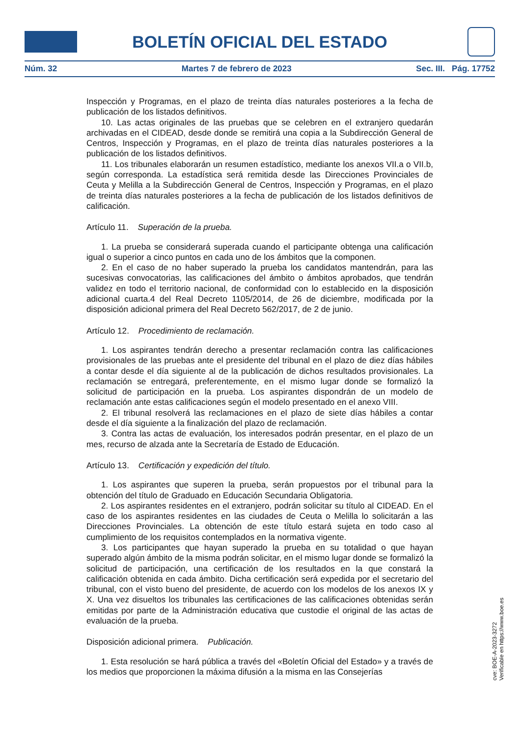BOLETÍN OFICIAL DEL ESTADO
Núm. 32 Martes 7 de febrero de 2023 Sec. III. Pág. 17752
Inspección y Programas, en el plazo de treinta días naturales posteriores a la fecha de publicación de los listados definitivos.
10. Las actas originales de las pruebas que se celebren en el extranjero quedarán archivadas en el CIDEAD, desde donde se remitirá una copia a la Subdirección General de Centros, Inspección y Programas, en el plazo de treinta días naturales posteriores a la publicación de los listados definitivos.
11. Los tribunales elaborarán un resumen estadístico, mediante los anexos VII.a o VII.b, según corresponda. La estadística será remitida desde las Direcciones Provinciales de Ceuta y Melilla a la Subdirección General de Centros, Inspección y Programas, en el plazo de treinta días naturales posteriores a la fecha de publicación de los listados definitivos de calificación.
Artículo 11. Superación de la prueba.
1. La prueba se considerará superada cuando el participante obtenga una calificación igual o superior a cinco puntos en cada uno de los ámbitos que la componen.
2. En el caso de no haber superado la prueba los candidatos mantendrán, para las sucesivas convocatorias, las calificaciones del ámbito o ámbitos aprobados, que tendrán validez en todo el territorio nacional, de conformidad con lo establecido en la disposición adicional cuarta.4 del Real Decreto 1105/2014, de 26 de diciembre, modificada por la disposición adicional primera del Real Decreto 562/2017, de 2 de junio.
Artículo 12. Procedimiento de reclamación.
1. Los aspirantes tendrán derecho a presentar reclamación contra las calificaciones provisionales de las pruebas ante el presidente del tribunal en el plazo de diez días hábiles a contar desde el día siguiente al de la publicación de dichos resultados provisionales. La reclamación se entregará, preferentemente, en el mismo lugar donde se formalizó la solicitud de participación en la prueba. Los aspirantes dispondrán de un modelo de reclamación ante estas calificaciones según el modelo presentado en el anexo VIII.
2. El tribunal resolverá las reclamaciones en el plazo de siete días hábiles a contar desde el día siguiente a la finalización del plazo de reclamación.
3. Contra las actas de evaluación, los interesados podrán presentar, en el plazo de un mes, recurso de alzada ante la Secretaría de Estado de Educación.
Artículo 13. Certificación y expedición del título.
1. Los aspirantes que superen la prueba, serán propuestos por el tribunal para la obtención del título de Graduado en Educación Secundaria Obligatoria.
2. Los aspirantes residentes en el extranjero, podrán solicitar su título al CIDEAD. En el caso de los aspirantes residentes en las ciudades de Ceuta o Melilla lo solicitarán a las Direcciones Provinciales. La obtención de este título estará sujeta en todo caso al cumplimiento de los requisitos contemplados en la normativa vigente.
3. Los participantes que hayan superado la prueba en su totalidad o que hayan superado algún ámbito de la misma podrán solicitar, en el mismo lugar donde se formalizó la solicitud de participación, una certificación de los resultados en la que constará la calificación obtenida en cada ámbito. Dicha certificación será expedida por el secretario del tribunal, con el visto bueno del presidente, de acuerdo con los modelos de los anexos IX y X. Una vez disueltos los tribunales las certificaciones de las calificaciones obtenidas serán emitidas por parte de la Administración educativa que custodie el original de las actas de evaluación de la prueba.
Disposición adicional primera. Publicación.
1. Esta resolución se hará pública a través del «Boletín Oficial del Estado» y a través de los medios que proporcionen la máxima difusión a la misma en las Consejerías
cve: BOE-A-2023-3272
Verificable en https://www.boe.es